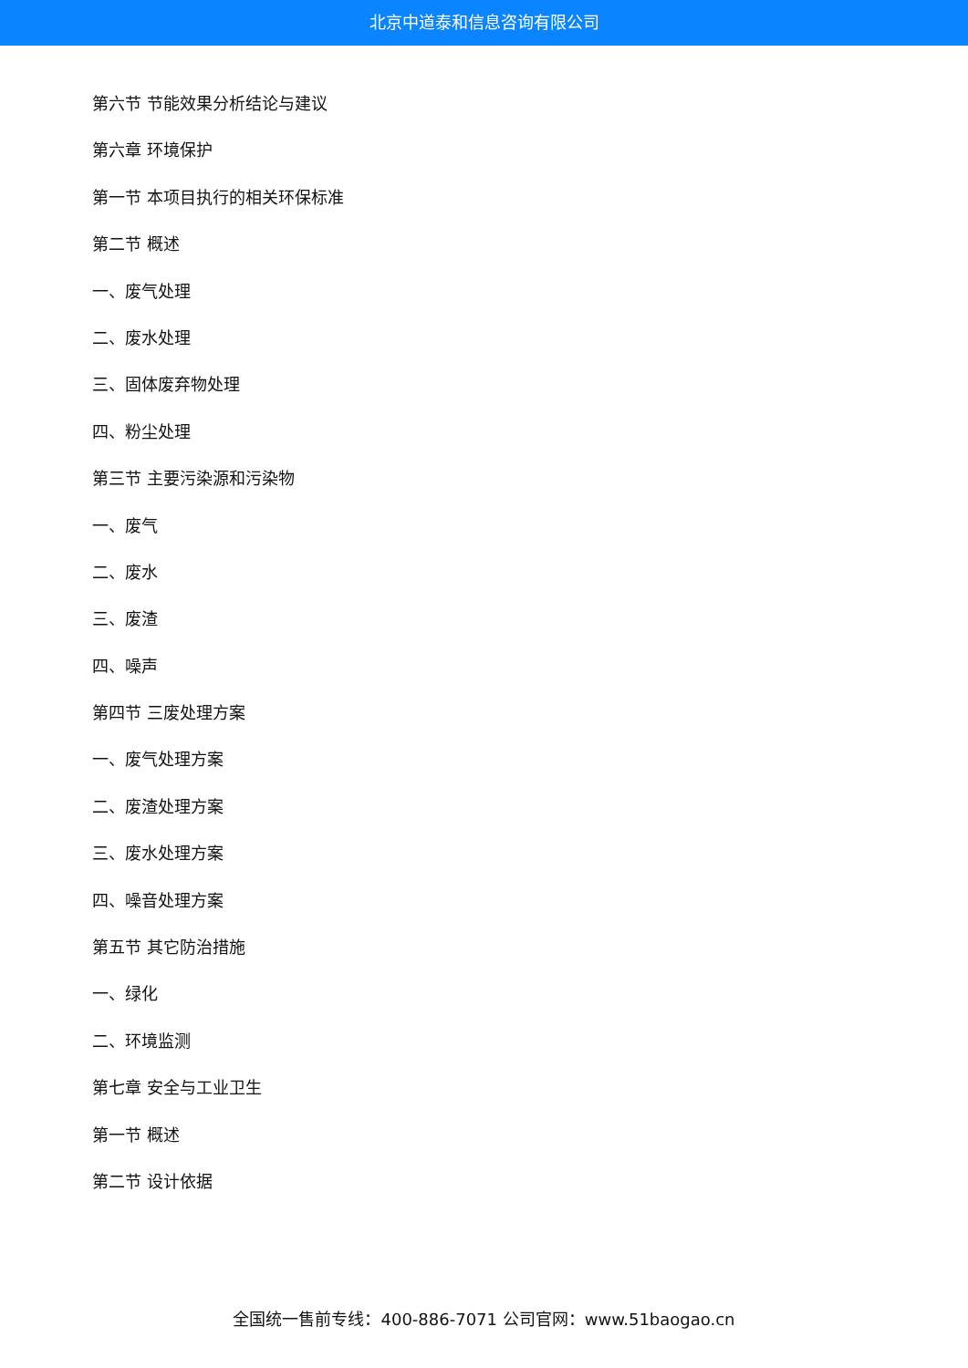北京中道泰和信息咨询有限公司
第六节 节能效果分析结论与建议
第六章 环境保护
第一节 本项目执行的相关环保标准
第二节 概述
一、废气处理
二、废水处理
三、固体废弃物处理
四、粉尘处理
第三节 主要污染源和污染物
一、废气
二、废水
三、废渣
四、噪声
第四节 三废处理方案
一、废气处理方案
二、废渣处理方案
三、废水处理方案
四、噪音处理方案
第五节 其它防治措施
一、绿化
二、环境监测
第七章 安全与工业卫生
第一节 概述
第二节 设计依据
全国统一售前专线：400-886-7071 公司官网：www.51baogao.cn